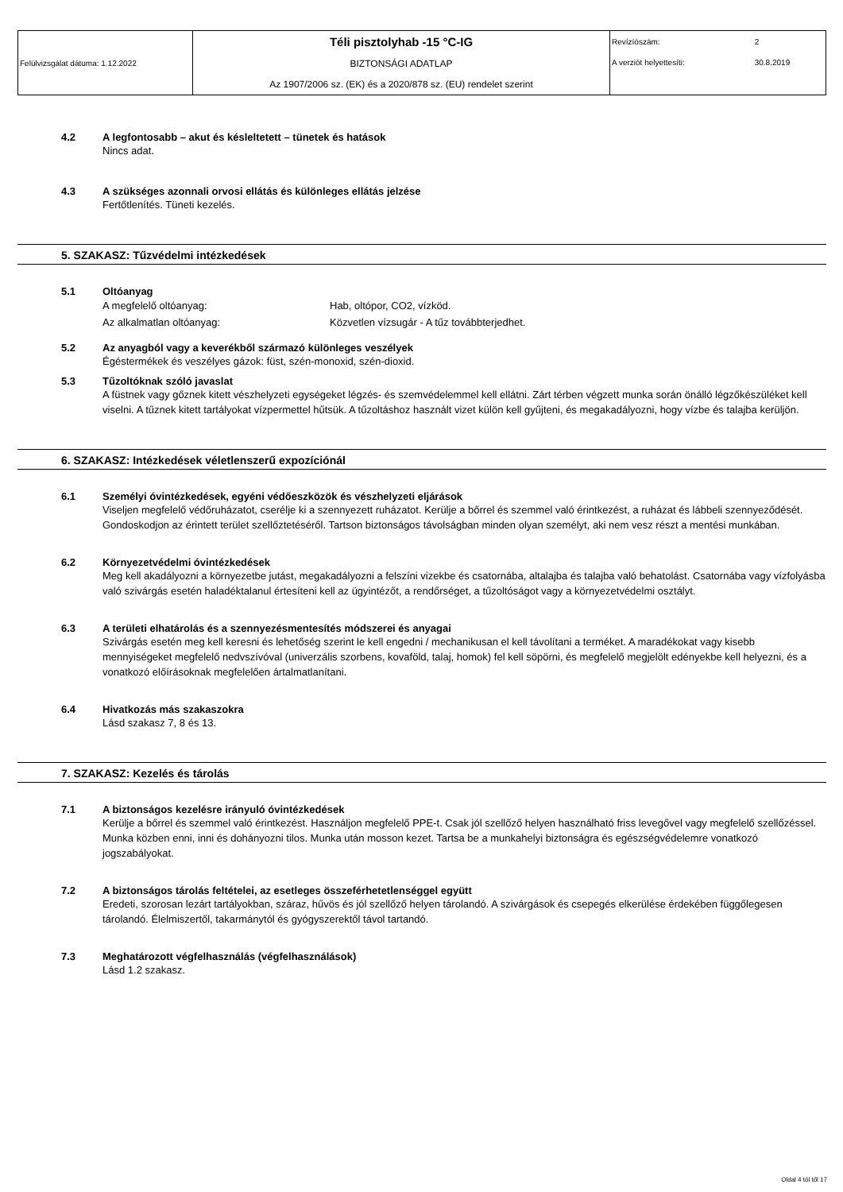| Felülvizsgálat dátuma: 1.12.2022 | Téli pisztolyhab -15 °C-IG BIZTONSÁGI ADATLAP Az 1907/2006 sz. (EK) és a 2020/878 sz. (EU) rendelet szerint | Revízíószám: | 2 |
| | | A verziót helyettesíti: | 30.8.2019 |
4.2 A legfontosabb – akut és késleltetett – tünetek és hatások
Nincs adat.
4.3 A szükséges azonnali orvosi ellátás és különleges ellátás jelzése
Fertőtlenítés. Tüneti kezelés.
5. SZAKASZ: Tűzvédelmi intézkedések
5.1 Oltóanyag
A megfelelő oltóanyag: Hab, oltópor, CO2, vízköd.
Az alkalmatlan oltóanyag: Közvetlen vízsugár - A tűz továbbterjedhet.
5.2 Az anyagból vagy a keverékből származó különleges veszélyek
Égéstermékek és veszélyes gázok: füst, szén-monoxid, szén-dioxid.
5.3 Tűzoltóknak szóló javaslat
A füstnek vagy gőznek kitett vészhelyzeti egységeket légzés- és szemvédelemmel kell ellátni. Zárt térben végzett munka során önálló légzőkészüléket kell viselni. A tűznek kitett tartályokat vízpermettel hűtsük. A tűzoltáshoz használt vizet külön kell gyűjteni, és megakadályozni, hogy vízbe és talajba kerüljön.
6. SZAKASZ: Intézkedések véletlenszerű expozíciónál
6.1 Személyi óvintézkedések, egyéni védőeszközök és vészhelyzeti eljárások
Viseljen megfelelő védőruházatot, cserélje ki a szennyezett ruházatot. Kerülje a bőrrel és szemmel való érintkezést, a ruházat és lábbeli szennyeződését. Gondoskodjon az érintett terület szellőztetéséről. Tartson biztonságos távolságban minden olyan személyt, aki nem vesz részt a mentési munkában.
6.2 Környezetvédelmi óvintézkedések
Meg kell akadályozni a környezetbe jutást, megakadályozni a felszíni vizekbe és csatornába, altalajba és talajba való behatolást. Csatornába vagy vízfolyásba való szivárgás esetén haladéktalanul értesíteni kell az ügyintézőt, a rendőrséget, a tűzoltóságot vagy a környezetvédelmi osztályt.
6.3 A területi elhatárolás és a szennyezésmentesítés módszerei és anyagai
Szivárgás esetén meg kell keresni és lehetőség szerint le kell engedni / mechanikusan el kell távolítani a terméket. A maradékokat vagy kisebb mennyiségeket megfelelő nedvszívóval (univerzális szorbens, kovaföld, talaj, homok) fel kell söpörni, és megfelelő megjelölt edényekbe kell helyezni, és a vonatkozó előírásoknak megfelelően ártalmatlanítani.
6.4 Hivatkozás más szakaszokra
Lásd szakasz 7, 8 és 13.
7. SZAKASZ: Kezelés és tárolás
7.1 A biztonságos kezelésre irányuló óvintézkedések
Kerülje a bőrrel és szemmel való érintkezést. Használjon megfelelő PPE-t. Csak jól szellőző helyen használható friss levegővel vagy megfelelő szellőzéssel. Munka közben enni, inni és dohányozni tilos. Munka után mosson kezet. Tartsa be a munkahelyi biztonságra és egészségvédelemre vonatkozó jogszabályokat.
7.2 A biztonságos tárolás feltételei, az esetleges összeférhetetlenséggel együtt
Eredeti, szorosan lezárt tartályokban, száraz, hűvös és jól szellőző helyen tárolandó. A szivárgások és csepegés elkerülése érdekében függőlegesen tárolandó. Élelmiszertől, takarmánytól és gyógyszerektől távol tartandó.
7.3 Meghatározott végfelhasználás (végfelhasználások)
Lásd 1.2 szakasz.
Oldal 4 tól től 17